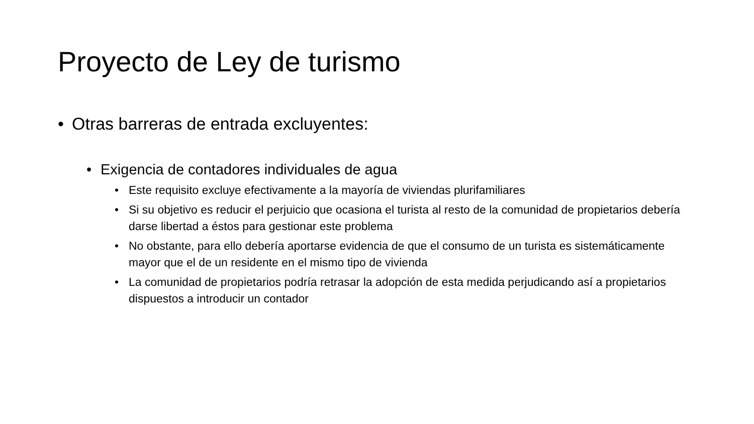Proyecto de Ley de turismo
• Otras barreras de entrada excluyentes:
• Exigencia de contadores individuales de agua
• Este requisito excluye efectivamente a la mayoría de viviendas plurifamiliares
• Si su objetivo es reducir el perjuicio que ocasiona el turista al resto de la comunidad de propietarios debería darse libertad a éstos para gestionar este problema
• No obstante, para ello debería aportarse evidencia de que el consumo de un turista es sistemáticamente mayor que el de un residente en el mismo tipo de vivienda
• La comunidad de propietarios podría retrasar la adopción de esta medida perjudicando así a propietarios dispuestos a introducir un contador